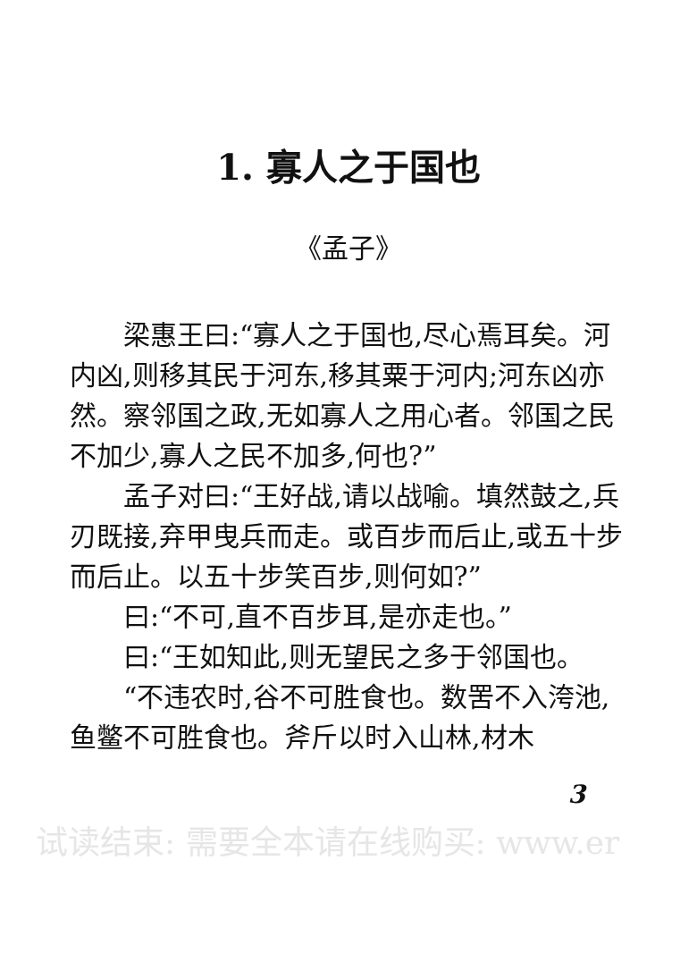1. 寡人之于国也
《孟子》
梁惠王曰:“寡人之于国也,尽心焉耳矣。河内凶,则移其民于河东,移其粟于河内;河东凶亦然。察邻国之政,无如寡人之用心者。邻国之民不加少,寡人之民不加多,何也?”
孟子对曰:“王好战,请以战喻。填然鼓之,兵刃既接,弃甲曳兵而走。或百步而后止,或五十步而后止。以五十步笑百步,则何如?”
曰:“不可,直不百步耳,是亦走也。”
曰:“王如知此,则无望民之多于邻国也。
“不违农时,谷不可胜食也。数罟不入洿池,鱼鳖不可胜食也。斧斤以时入山林,材木
3
试读结束: 需要全本请在线购买: www.er